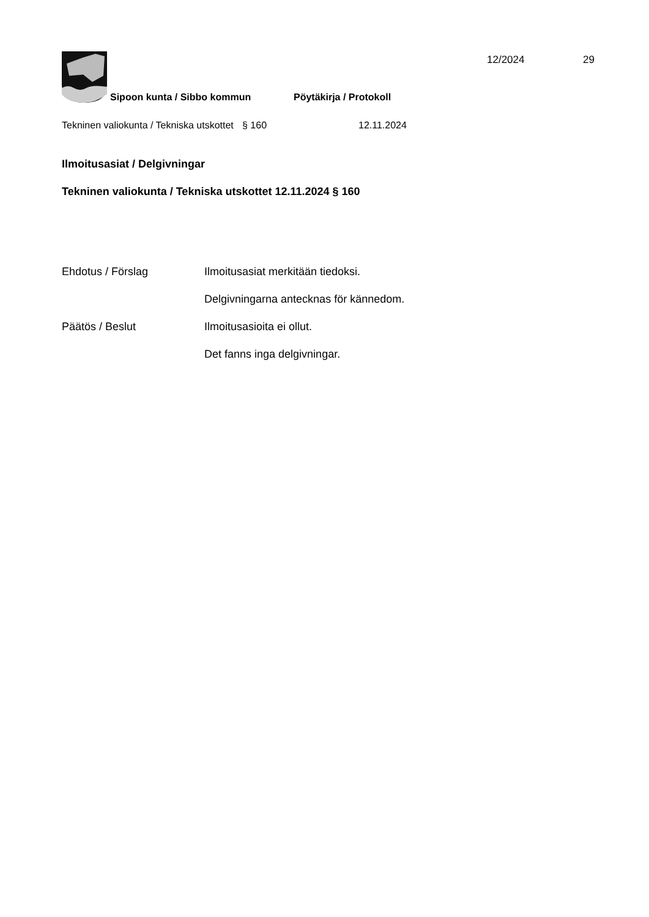12/2024 29
Sipoon kunta / Sibbo kommun
Pöytäkirja / Protokoll
Tekninen valiokunta / Tekniska utskottet
§ 160 12.11.2024
Ilmoitusasiat / Delgivningar
Tekninen valiokunta / Tekniska utskottet 12.11.2024 § 160
Ehdotus / Förslag Ilmoitusasiat merkitään tiedoksi.
Delgivningarna antecknas för kännedom.
Päätös / Beslut Ilmoitusasioita ei ollut.
Det fanns inga delgivningar.